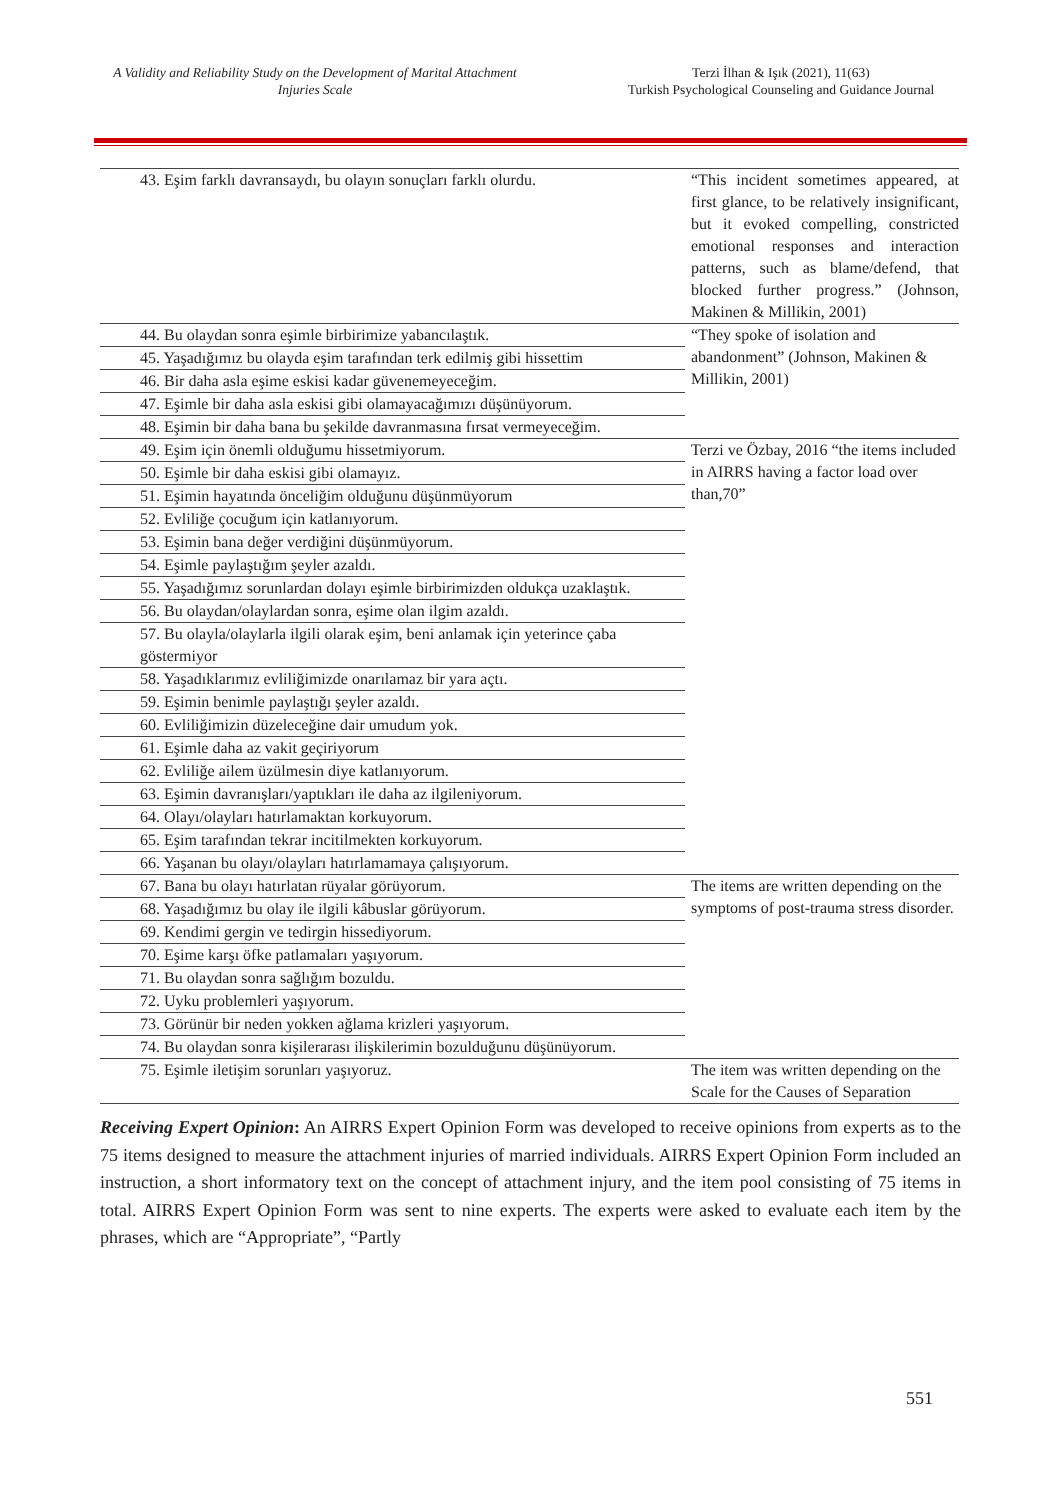A Validity and Reliability Study on the Development of Marital Attachment Injuries Scale
Terzi İlhan & Işık (2021), 11(63)
Turkish Psychological Counseling and Guidance Journal
| 43. Eşim farklı davransaydı, bu olayın sonuçları farklı olurdu. | “This incident sometimes appeared, at first glance, to be relatively insignificant, but it evoked compelling, constricted emotional responses and interaction patterns, such as blame/defend, that blocked further progress.” (Johnson, Makinen & Millikin, 2001) |
| 44. Bu olaydan sonra eşimle birbirimize yabancılaştık. | “They spoke of isolation and abandonment” (Johnson, Makinen & Millikin, 2001) |
| 45. Yaşadığımız bu olayda eşim tarafından terk edilmiş gibi hissettim | |
| 46. Bir daha asla eşime eskisi kadar güvenemeyeceğim. | |
| 47. Eşimle bir daha asla eskisi gibi olamayacağımızı düşünüyorum. | |
| 48. Eşimin bir daha bana bu şekilde davranmasına fırsat vermeyeceğim. | |
| 49. Eşim için önemli olduğumu hissetmiyorum. | Terzi ve Özbay, 2016 “the items included in AIRRS having a factor load over than,70” |
| 50. Eşimle bir daha eskisi gibi olamayız. | |
| 51. Eşimin hayatında önceliğim olduğunu düşünmüyorum | |
| 52. Evliliğe çocuğum için katlanıyorum. | |
| 53. Eşimin bana değer verdiğini düşünmüyorum. | |
| 54. Eşimle paylaştığım şeyler azaldı. | |
| 55. Yaşadığımız sorunlardan dolayı eşimle birbirimizden oldukça uzaklaştık. | |
| 56. Bu olaydan/olaylardan sonra, eşime olan ilgim azaldı. | |
| 57. Bu olayla/olaylarla ilgili olarak eşim, beni anlamak için yeterince çaba göstermiyor | |
| 58. Yaşadıklarımız evliliğimizde onarılamaz bir yara açtı. | |
| 59. Eşimin benimle paylaştığı şeyler azaldı. | |
| 60. Evliliğimizin düzeleceğine dair umudum yok. | |
| 61. Eşimle daha az vakit geçiriyorum | |
| 62. Evliliğe ailem üzülmesin diye katlanıyorum. | |
| 63. Eşimin davranışları/yaptıkları ile daha az ilgileniyorum. | |
| 64. Olayı/olayları hatırlamaktan korkuyorum. | |
| 65. Eşim tarafından tekrar incitilmekten korkuyorum. | |
| 66. Yaşanan bu olayı/olayları hatırlamamaya çalışıyorum. | |
| 67. Bana bu olayı hatırlatan rüyalar görüyorum. | The items are written depending on the symptoms of post-trauma stress disorder. |
| 68. Yaşadığımız bu olay ile ilgili kâbuslar görüyorum. | |
| 69. Kendimi gergin ve tedirgin hissediyorum. | |
| 70. Eşime karşı öfke patlamaları yaşıyorum. | |
| 71. Bu olaydan sonra sağlığım bozuldu. | |
| 72. Uyku problemleri yaşıyorum. | |
| 73. Görünür bir neden yokken ağlama krizleri yaşıyorum. | |
| 74. Bu olaydan sonra kişilerarası ilişkilerimin bozulduğunu düşünüyorum. | |
| 75. Eşimle iletişim sorunları yaşıyoruz. | The item was written depending on the Scale for the Causes of Separation |
Receiving Expert Opinion: An AIRRS Expert Opinion Form was developed to receive opinions from experts as to the 75 items designed to measure the attachment injuries of married individuals. AIRRS Expert Opinion Form included an instruction, a short informatory text on the concept of attachment injury, and the item pool consisting of 75 items in total. AIRRS Expert Opinion Form was sent to nine experts. The experts were asked to evaluate each item by the phrases, which are “Appropriate”, “Partly
551